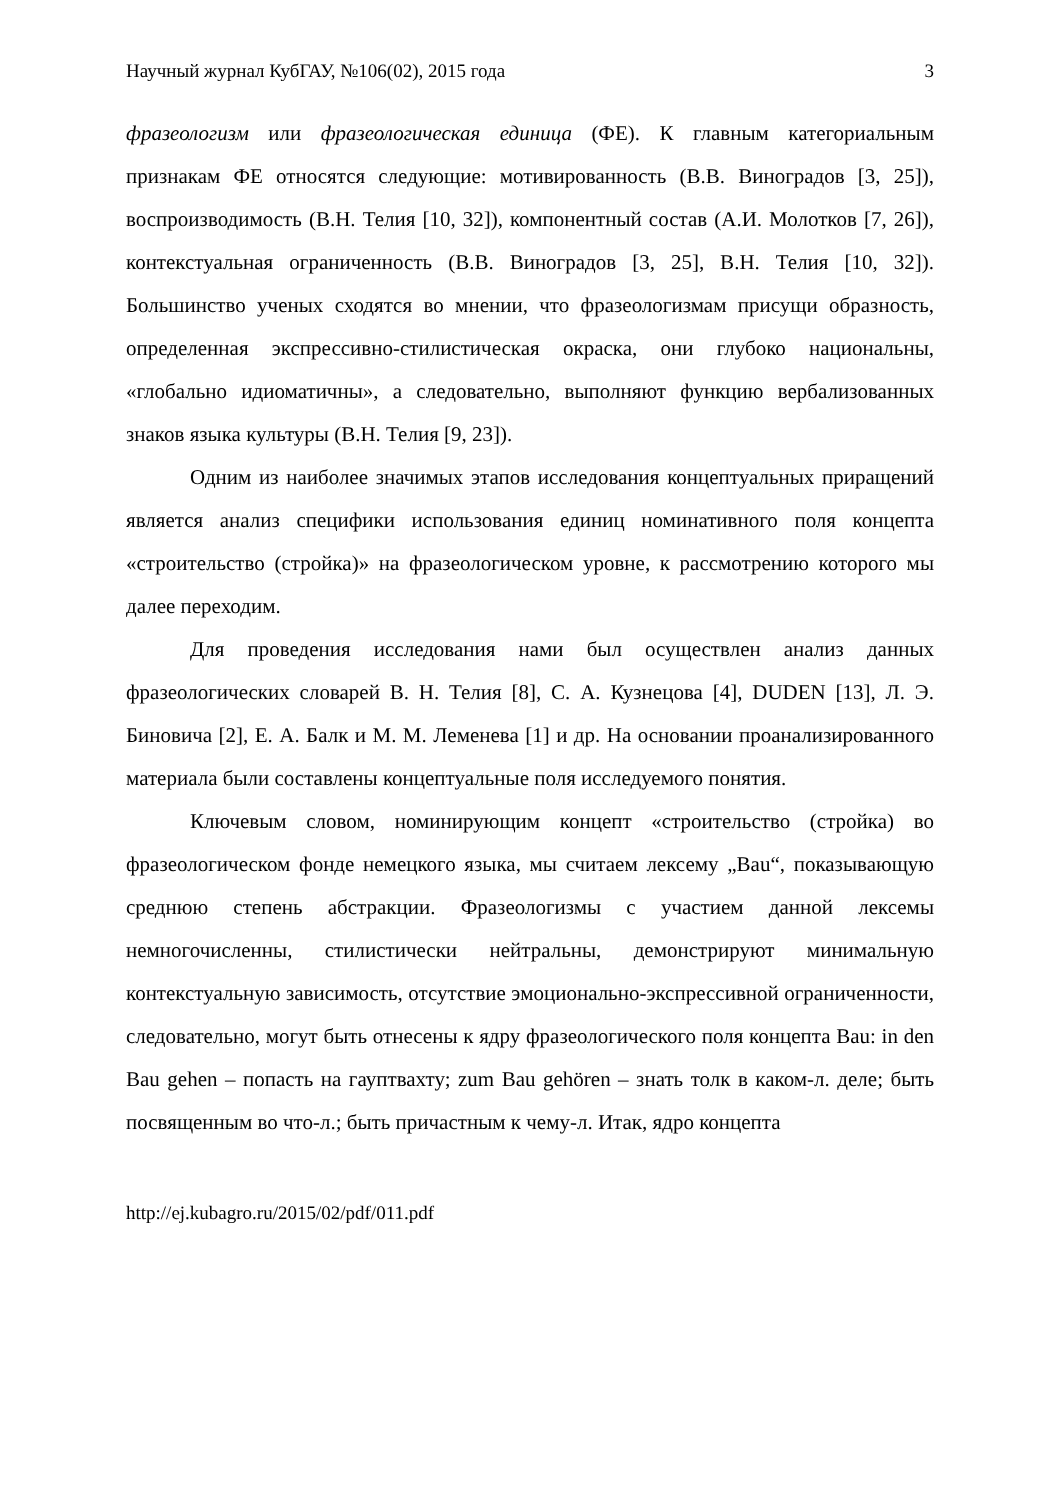Научный журнал КубГАУ, №106(02), 2015 года 3
фразеологизм или фразеологическая единица (ФЕ). К главным категориальным признакам ФЕ относятся следующие: мотивированность (В.В. Виноградов [3, 25]), воспроизводимость (В.Н. Телия [10, 32]), компонентный состав (А.И. Молотков [7, 26]), контекстуальная ограниченность (В.В. Виноградов [3, 25], В.Н. Телия [10, 32]). Большинство ученых сходятся во мнении, что фразеологизмам присущи образность, определенная экспрессивно-стилистическая окраска, они глубоко национальны, «глобально идиоматичны», а следовательно, выполняют функцию вербализованных знаков языка культуры (В.Н. Телия [9, 23]).
Одним из наиболее значимых этапов исследования концептуальных приращений является анализ специфики использования единиц номинативного поля концепта «строительство (стройка)» на фразеологическом уровне, к рассмотрению которого мы далее переходим.
Для проведения исследования нами был осуществлен анализ данных фразеологических словарей В. Н. Телия [8], С. А. Кузнецова [4], DUDEN [13], Л. Э. Биновича [2], Е. А. Балк и М. М. Леменева [1] и др. На основании проанализированного материала были составлены концептуальные поля исследуемого понятия.
Ключевым словом, номинирующим концепт «строительство (стройка) во фразеологическом фонде немецкого языка, мы считаем лексему „Bau“, показывающую среднюю степень абстракции. Фразеологизмы с участием данной лексемы немногочисленны, стилистически нейтральны, демонстрируют минимальную контекстуальную зависимость, отсутствие эмоционально-экспрессивной ограниченности, следовательно, могут быть отнесены к ядру фразеологического поля концепта Bau: in den Bau gehen – попасть на гауптвахту; zum Bau gehören – знать толк в каком-л. деле; быть посвященным во что-л.; быть причастным к чему-л. Итак, ядро концепта
http://ej.kubagro.ru/2015/02/pdf/011.pdf